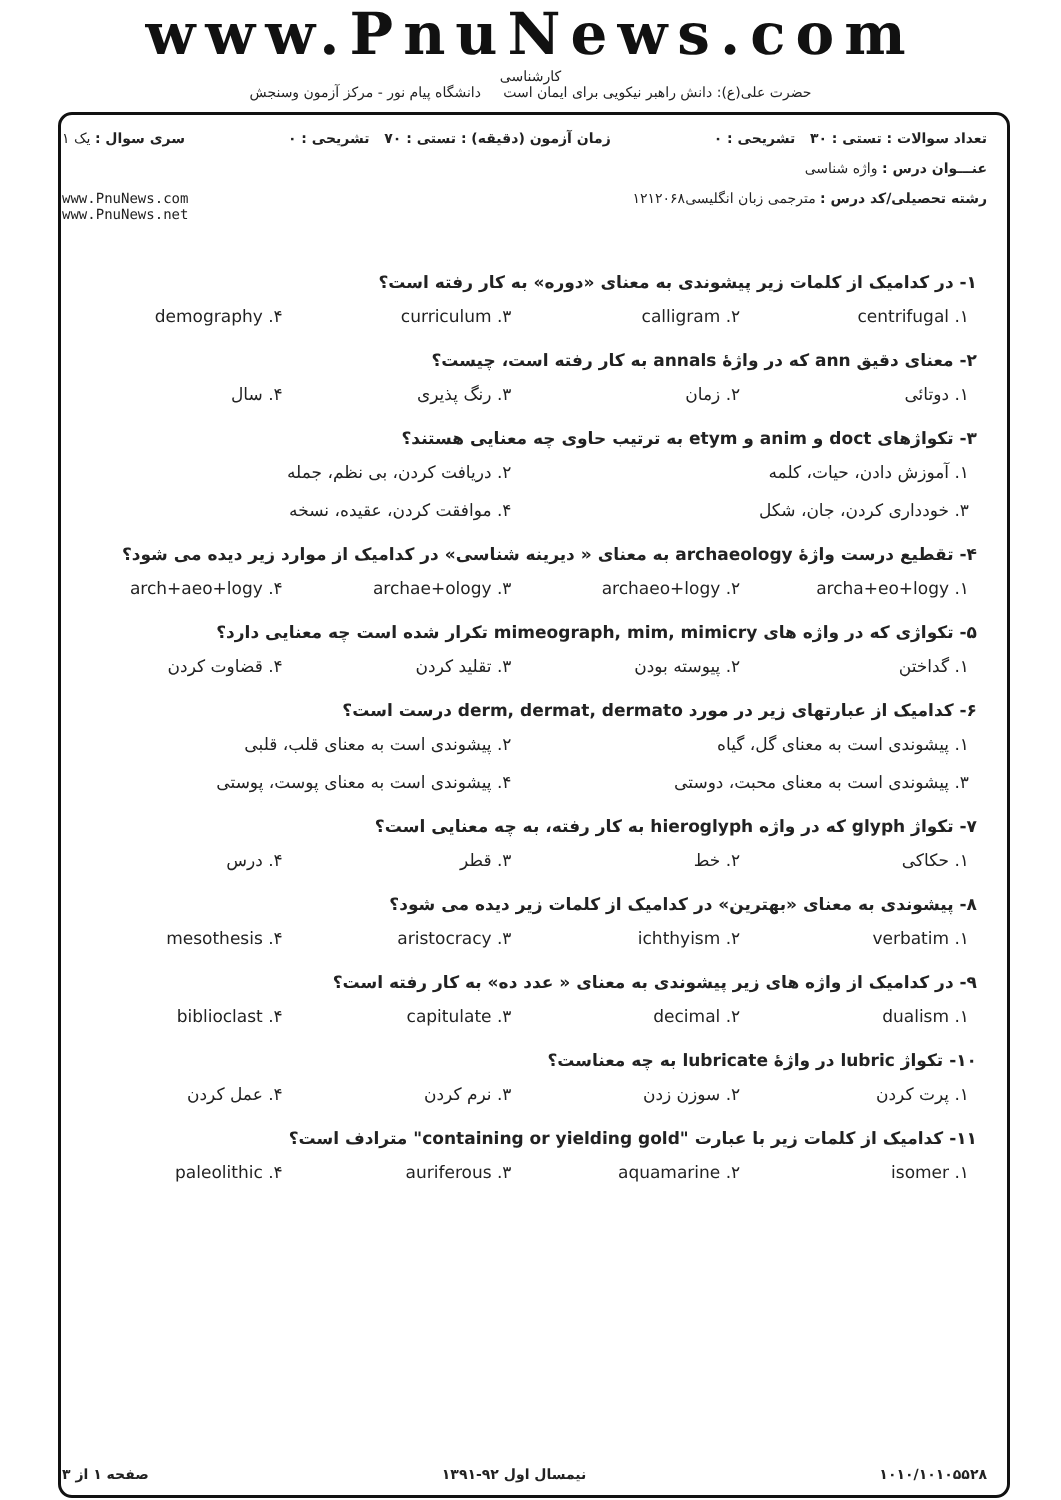www.PnuNews.com
کارشناسی
حضرت علی(ع): دانش راهبر نیکویی برای ایمان است دانشگاه پیام نور - مرکز آزمون وسنجش
تعداد سوالات : تستی : ۳۰ تشریحی : ۰ زمان آزمون (دقیقه) : تستی : ۷۰ تشریحی : ۰ سری سوال : یک ۱
عنـــوان درس : واژه شناسی
رشته تحصیلی/کد درس : مترجمی زبان انگلیسی۱۲۱۲۰۶۸ www.PnuNews.com
www.PnuNews.net
۱- در کدامیک از کلمات زیر پیشوندی به معنای «دوره» به کار رفته است؟
| ۱. centrifugal | ۲. calligram | ۳. curriculum | ۴. demography |
۲- معنای دقیق ann که در واژهٔ annals به کار رفته است، چیست؟
| ۱. دوتائی | ۲. زمان | ۳. رنگ پذیری | ۴. سال |
۳- تکواژهای doct و anim و etym به ترتیب حاوی چه معنایی هستند؟
| ۱. آموزش دادن، حیات، کلمه | ۲. دریافت کردن، بی نظم، جمله |
| ۳. خودداری کردن، جان، شکل | ۴. موافقت کردن، عقیده، نسخه |
۴- تقطیع درست واژهٔ archaeology به معنای « دیرینه شناسی» در کدامیک از موارد زیر دیده می شود؟
| ۱. archa+eo+logy | ۲. archaeo+logy | ۳. archae+ology | ۴. arch+aeo+logy |
۵- تکواژی که در واژه های mimeograph, mim, mimicry تکرار شده است چه معنایی دارد؟
| ۱. گداختن | ۲. پیوسته بودن | ۳. تقلید کردن | ۴. قضاوت کردن |
۶- کدامیک از عبارتهای زیر در مورد derm, dermat, dermato درست است؟
| ۱. پیشوندی است به معنای گل، گیاه | ۲. پیشوندی است به معنای قلب، قلبی |
| ۳. پیشوندی است به معنای محبت، دوستی | ۴. پیشوندی است به معنای پوست، پوستی |
۷- تکواژ glyph که در واژه hieroglyph به کار رفته، به چه معنایی است؟
| ۱. حکاکی | ۲. خط | ۳. قطر | ۴. درس |
۸- پیشوندی به معنای «بهترین» در کدامیک از کلمات زیر دیده می شود؟
| ۱. verbatim | ۲. ichthyism | ۳. aristocracy | ۴. mesothesis |
۹- در کدامیک از واژه های زیر پیشوندی به معنای « عدد ده» به کار رفته است؟
| ۱. dualism | ۲. decimal | ۳. capitulate | ۴. biblioclast |
۱۰- تکواژ lubric در واژهٔ lubricate به چه معناست؟
| ۱. پرت کردن | ۲. سوزن زدن | ۳. نرم کردن | ۴. عمل کردن |
۱۱- کدامیک از کلمات زیر با عبارت "containing or yielding gold" مترادف است؟
| ۱. isomer | ۲. aquamarine | ۳. auriferous | ۴. paleolithic |
۱۰۱۰/۱۰۱۰۵۵۲۸ نیمسال اول ۹۲-۱۳۹۱ صفحه ۱ از ۳